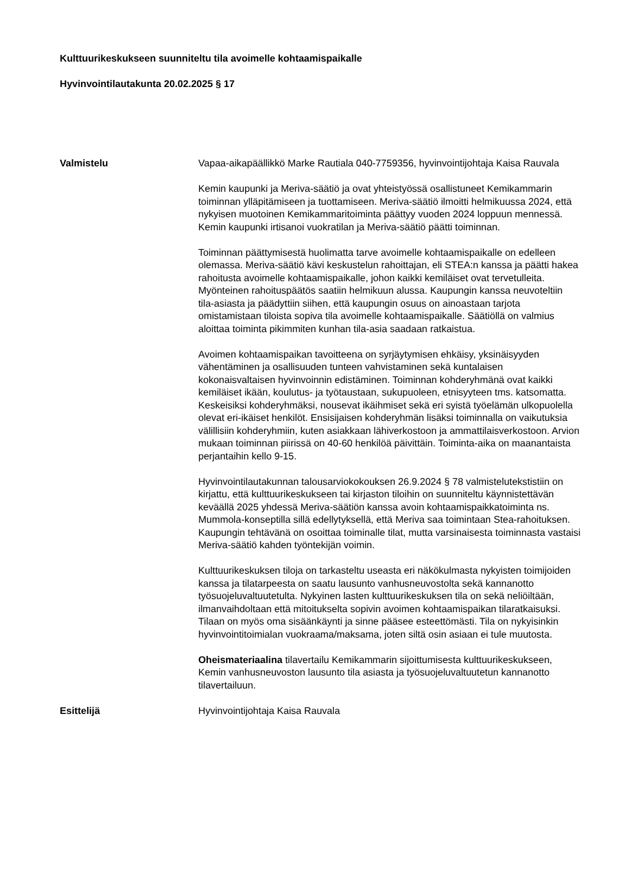Kulttuurikeskukseen suunniteltu tila avoimelle kohtaamispaikalle
Hyvinvointilautakunta 20.02.2025 § 17
Valmistelu Vapaa-aikapäällikkö Marke Rautiala 040-7759356, hyvinvointijohtaja Kaisa Rauvala
Kemin kaupunki ja Meriva-säätiö ja ovat yhteistyössä osallistuneet Kemikammarin toiminnan ylläpitämiseen ja tuottamiseen. Meriva-säätiö ilmoitti helmikuussa 2024, että nykyisen muotoinen Kemikammaritoiminta päättyy vuoden 2024 loppuun mennessä. Kemin kaupunki irtisanoi vuokratilan ja Meriva-säätiö päätti toiminnan.
Toiminnan päättymisestä huolimatta tarve avoimelle kohtaamispaikalle on edelleen olemassa. Meriva-säätiö kävi keskustelun rahoittajan, eli STEA:n kanssa ja päätti hakea rahoitusta avoimelle kohtaamispaikalle, johon kaikki kemiläiset ovat tervetulleita. Myönteinen rahoituspäätös saatiin helmikuun alussa. Kaupungin kanssa neuvoteltiin tila-asiasta ja päädyttiin siihen, että kaupungin osuus on ainoastaan tarjota omistamistaan tiloista sopiva tila avoimelle kohtaamispaikalle. Säätiöllä on valmius aloittaa toiminta pikimmiten kunhan tila-asia saadaan ratkaistua.
Avoimen kohtaamispaikan tavoitteena on syrjäytymisen ehkäisy, yksinäisyyden vähentäminen ja osallisuuden tunteen vahvistaminen sekä kuntalaisen kokonaisvaltaisen hyvinvoinnin edistäminen. Toiminnan kohderyhmänä ovat kaikki kemiläiset ikään, koulutus- ja työtaustaan, sukupuoleen, etnisyyteen tms. katsomatta. Keskeisiksi kohderyhmäksi, nousevat ikäihmiset sekä eri syistä työelämän ulkopuolella olevat eri-ikäiset henkilöt. Ensisijaisen kohderyhmän lisäksi toiminnalla on vaikutuksia välillisiin kohderyhmiin, kuten asiakkaan lähiverkostoon ja ammattilaisverkostoon. Arvion mukaan toiminnan piirissä on 40-60 henkilöä päivittäin. Toiminta-aika on maanantaista perjantaihin kello 9-15.
Hyvinvointilautakunnan talousarviokokouksen 26.9.2024 § 78 valmistelutekstistiin on kirjattu, että kulttuurikeskukseen tai kirjaston tiloihin on suunniteltu käynnistettävän keväällä 2025 yhdessä Meriva-säätiön kanssa avoin kohtaamispaikkatoiminta ns. Mummola-konseptilla sillä edellytyksellä, että Meriva saa toimintaan Stea-rahoituksen. Kaupungin tehtävänä on osoittaa toiminalle tilat, mutta varsinaisesta toiminnasta vastaisi Meriva-säätiö kahden työntekijän voimin.
Kulttuurikeskuksen tiloja on tarkasteltu useasta eri näkökulmasta nykyisten toimijoiden kanssa ja tilatarpeesta on saatu lausunto vanhusneuvostolta sekä kannanotto työsuojeluvaltuutetulta. Nykyinen lasten kulttuurikeskuksen tila on sekä neliöiltään, ilmanvaihdoltaan että mitoitukselta sopivin avoimen kohtaamispaikan tilaratkaisuksi. Tilaan on myös oma sisäänkäynti ja sinne pääsee esteettömästi. Tila on nykyisinkin hyvinvointitoimialan vuokraama/maksama, joten siltä osin asiaan ei tule muutosta.
Oheismateriaalina tilavertailu Kemikammarin sijoittumisesta kulttuurikeskukseen, Kemin vanhusneuvoston lausunto tila asiasta ja työsuojeluvaltuutetun kannanotto tilavertailuun.
Esittelijä Hyvinvointijohtaja Kaisa Rauvala